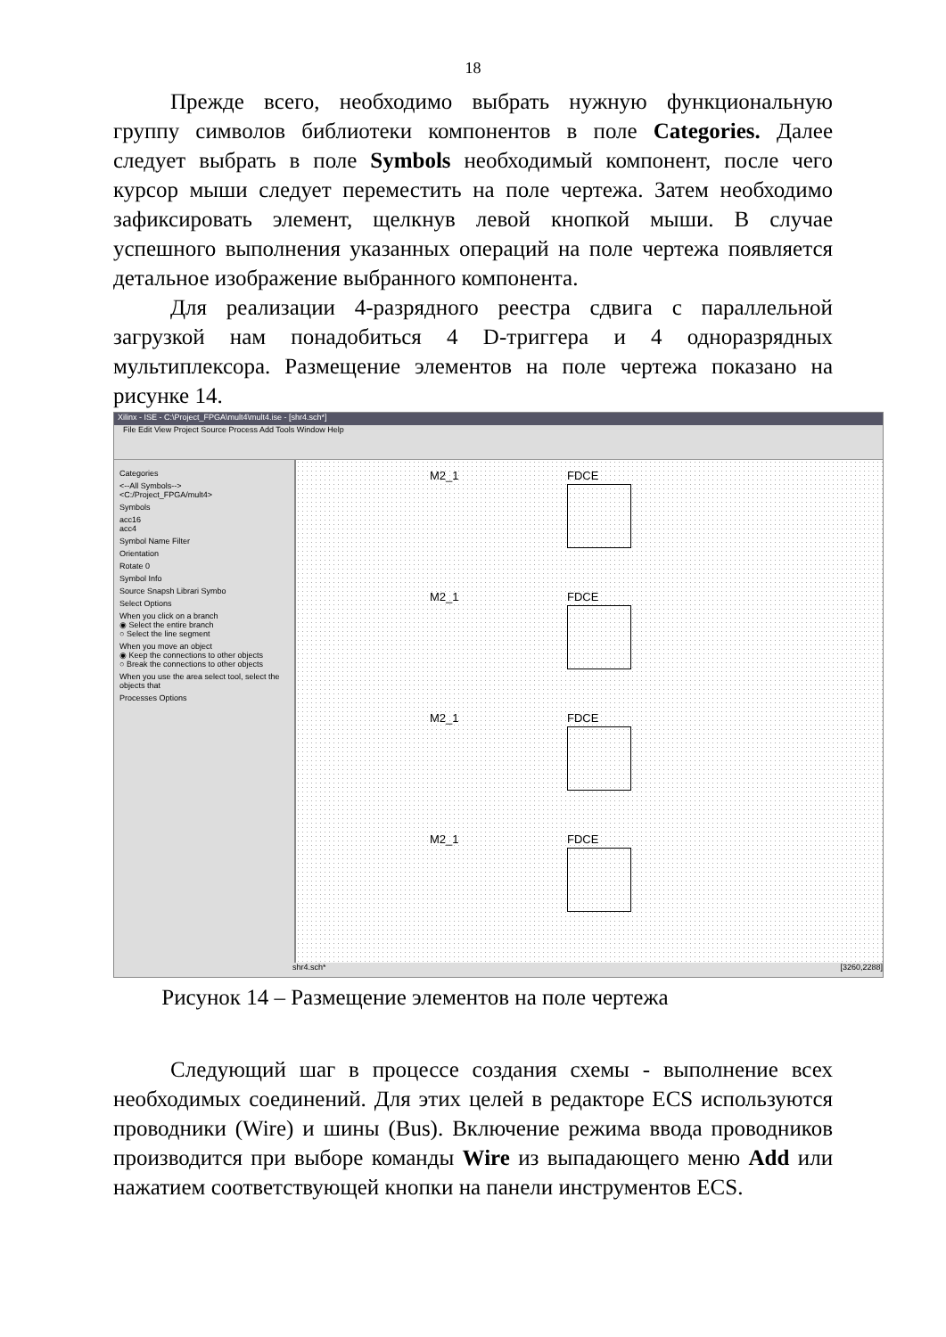18
Прежде всего, необходимо выбрать нужную функциональную группу символов библиотеки компонентов в поле Categories. Далее следует выбрать в поле Symbols необходимый компонент, после чего курсор мыши следует переместить на поле чертежа. Затем необходимо зафиксировать элемент, щелкнув левой кнопкой мыши. В случае успешного выполнения указанных операций на поле чертежа появляется детальное изображение выбранного компонента.
Для реализации 4-разрядного реестра сдвига с параллельной загрузкой нам понадобиться 4 D-триггера и 4 одноразрядных мультиплексора. Размещение элементов на поле чертежа показано на рисунке 14.
Xilinx - ISE - C:\Project_FPGA\mult4\mult4.ise - [shr4.sch*]
File Edit View Project Source Process Add Tools Window Help
Categories
<--All Symbols-->
<C:/Project_FPGA/mult4>
Symbols
acc16
acc4
Symbol Name Filter
Orientation
Rotate 0
Symbol Info
Source Snapsh Librari Symbo
Select Options
When you click on a branch
◉ Select the entire branch
○ Select the line segment
When you move an object
◉ Keep the connections to other objects
○ Break the connections to other objects
When you use the area select tool, select the objects that
Processes Options
M2_1
FDCE
M2_1
FDCE
M2_1
FDCE
M2_1
FDCE
shr4.sch* [3260,2288]
Рисунок 14 – Размещение элементов на поле чертежа
Следующий шаг в процессе создания схемы - выполнение всех необходимых соединений. Для этих целей в редакторе ECS используются проводники (Wire) и шины (Bus). Включение режима ввода проводников производится при выборе команды Wire из выпадающего меню Add или нажатием соответствующей кнопки на панели инструментов ECS.